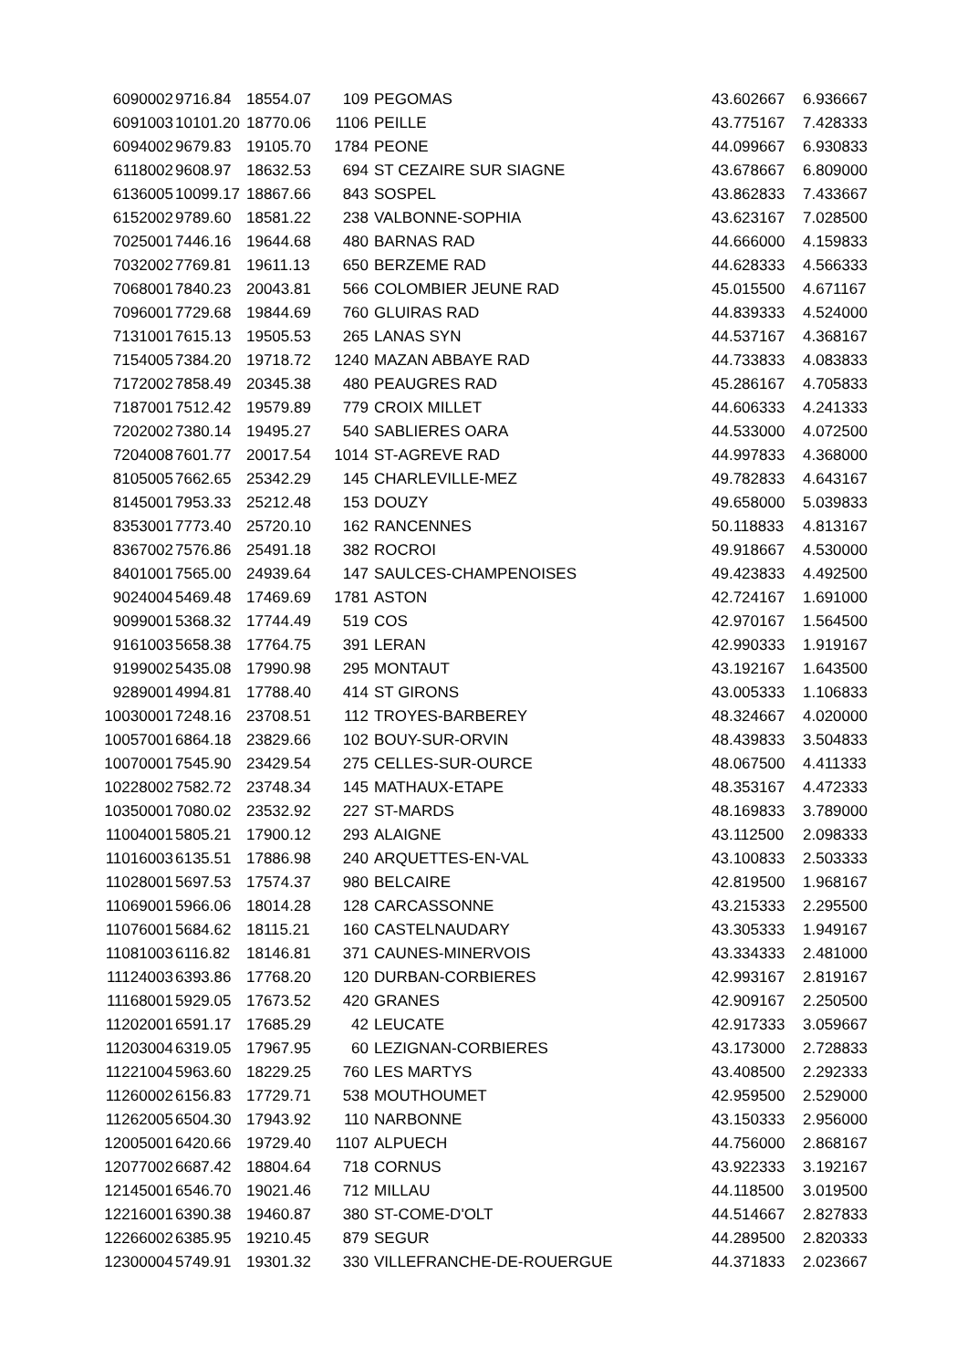| 6090002 | 9716.84 | 18554.07 | 109 | PEGOMAS | 43.602667 | 6.936667 |
| 6091003 | 10101.20 | 18770.06 | 1106 | PEILLE | 43.775167 | 7.428333 |
| 6094002 | 9679.83 | 19105.70 | 1784 | PEONE | 44.099667 | 6.930833 |
| 6118002 | 9608.97 | 18632.53 | 694 | ST CEZAIRE SUR SIAGNE | 43.678667 | 6.809000 |
| 6136005 | 10099.17 | 18867.66 | 843 | SOSPEL | 43.862833 | 7.433667 |
| 6152002 | 9789.60 | 18581.22 | 238 | VALBONNE-SOPHIA | 43.623167 | 7.028500 |
| 7025001 | 7446.16 | 19644.68 | 480 | BARNAS RAD | 44.666000 | 4.159833 |
| 7032002 | 7769.81 | 19611.13 | 650 | BERZEME RAD | 44.628333 | 4.566333 |
| 7068001 | 7840.23 | 20043.81 | 566 | COLOMBIER JEUNE RAD | 45.015500 | 4.671167 |
| 7096001 | 7729.68 | 19844.69 | 760 | GLUIRAS RAD | 44.839333 | 4.524000 |
| 7131001 | 7615.13 | 19505.53 | 265 | LANAS SYN | 44.537167 | 4.368167 |
| 7154005 | 7384.20 | 19718.72 | 1240 | MAZAN ABBAYE RAD | 44.733833 | 4.083833 |
| 7172002 | 7858.49 | 20345.38 | 480 | PEAUGRES RAD | 45.286167 | 4.705833 |
| 7187001 | 7512.42 | 19579.89 | 779 | CROIX MILLET | 44.606333 | 4.241333 |
| 7202002 | 7380.14 | 19495.27 | 540 | SABLIERES OARA | 44.533000 | 4.072500 |
| 7204008 | 7601.77 | 20017.54 | 1014 | ST-AGREVE RAD | 44.997833 | 4.368000 |
| 8105005 | 7662.65 | 25342.29 | 145 | CHARLEVILLE-MEZ | 49.782833 | 4.643167 |
| 8145001 | 7953.33 | 25212.48 | 153 | DOUZY | 49.658000 | 5.039833 |
| 8353001 | 7773.40 | 25720.10 | 162 | RANCENNES | 50.118833 | 4.813167 |
| 8367002 | 7576.86 | 25491.18 | 382 | ROCROI | 49.918667 | 4.530000 |
| 8401001 | 7565.00 | 24939.64 | 147 | SAULCES-CHAMPENOISES | 49.423833 | 4.492500 |
| 9024004 | 5469.48 | 17469.69 | 1781 | ASTON | 42.724167 | 1.691000 |
| 9099001 | 5368.32 | 17744.49 | 519 | COS | 42.970167 | 1.564500 |
| 9161003 | 5658.38 | 17764.75 | 391 | LERAN | 42.990333 | 1.919167 |
| 9199002 | 5435.08 | 17990.98 | 295 | MONTAUT | 43.192167 | 1.643500 |
| 9289001 | 4994.81 | 17788.40 | 414 | ST GIRONS | 43.005333 | 1.106833 |
| 10030001 | 7248.16 | 23708.51 | 112 | TROYES-BARBEREY | 48.324667 | 4.020000 |
| 10057001 | 6864.18 | 23829.66 | 102 | BOUY-SUR-ORVIN | 48.439833 | 3.504833 |
| 10070001 | 7545.90 | 23429.54 | 275 | CELLES-SUR-OURCE | 48.067500 | 4.411333 |
| 10228002 | 7582.72 | 23748.34 | 145 | MATHAUX-ETAPE | 48.353167 | 4.472333 |
| 10350001 | 7080.02 | 23532.92 | 227 | ST-MARDS | 48.169833 | 3.789000 |
| 11004001 | 5805.21 | 17900.12 | 293 | ALAIGNE | 43.112500 | 2.098333 |
| 11016003 | 6135.51 | 17886.98 | 240 | ARQUETTES-EN-VAL | 43.100833 | 2.503333 |
| 11028001 | 5697.53 | 17574.37 | 980 | BELCAIRE | 42.819500 | 1.968167 |
| 11069001 | 5966.06 | 18014.28 | 128 | CARCASSONNE | 43.215333 | 2.295500 |
| 11076001 | 5684.62 | 18115.21 | 160 | CASTELNAUDARY | 43.305333 | 1.949167 |
| 11081003 | 6116.82 | 18146.81 | 371 | CAUNES-MINERVOIS | 43.334333 | 2.481000 |
| 11124003 | 6393.86 | 17768.20 | 120 | DURBAN-CORBIERES | 42.993167 | 2.819167 |
| 11168001 | 5929.05 | 17673.52 | 420 | GRANES | 42.909167 | 2.250500 |
| 11202001 | 6591.17 | 17685.29 | 42 | LEUCATE | 42.917333 | 3.059667 |
| 11203004 | 6319.05 | 17967.95 | 60 | LEZIGNAN-CORBIERES | 43.173000 | 2.728833 |
| 11221004 | 5963.60 | 18229.25 | 760 | LES MARTYS | 43.408500 | 2.292333 |
| 11260002 | 6156.83 | 17729.71 | 538 | MOUTHOUMET | 42.959500 | 2.529000 |
| 11262005 | 6504.30 | 17943.92 | 110 | NARBONNE | 43.150333 | 2.956000 |
| 12005001 | 6420.66 | 19729.40 | 1107 | ALPUECH | 44.756000 | 2.868167 |
| 12077002 | 6687.42 | 18804.64 | 718 | CORNUS | 43.922333 | 3.192167 |
| 12145001 | 6546.70 | 19021.46 | 712 | MILLAU | 44.118500 | 3.019500 |
| 12216001 | 6390.38 | 19460.87 | 380 | ST-COME-D'OLT | 44.514667 | 2.827833 |
| 12266002 | 6385.95 | 19210.45 | 879 | SEGUR | 44.289500 | 2.820333 |
| 12300004 | 5749.91 | 19301.32 | 330 | VILLEFRANCHE-DE-ROUERGUE | 44.371833 | 2.023667 |